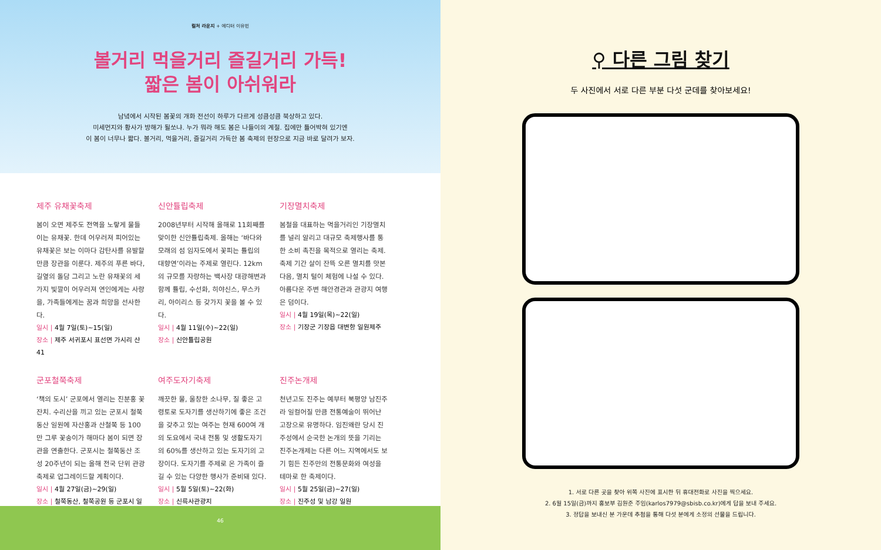컬처 라운지 + 에디터 이유민
볼거리 먹을거리 즐길거리 가득!
짧은 봄이 아쉬워라
남녘에서 시작된 봄꽃의 개화 전선이 하루가 다르게 성큼성큼 북상하고 있다.
미세먼지와 황사가 방해가 될쏘냐. 누가 뭐라 해도 봄은 나들이의 계절. 집에만 틀어박혀 있기엔
이 봄이 너무나 짧다. 볼거리, 먹을거리, 즐길거리 가득한 봄 축제의 현장으로 지금 바로 달려가 보자.
제주 유채꽃축제
봄이 오면 제주도 전역을 노랗게 물들이는 유채꽃. 한데 어우러져 피어있는 유채꽃은 보는 이마다 감탄사를 유발할 만큼 장관을 이룬다. 제주의 푸른 바다, 길옆의 돌담 그리고 노란 유채꽃의 세 가지 빛깔이 어우러져 연인에게는 사랑을, 가족들에게는 꿈과 희망을 선사한다.
일시 | 4월 7일(토)~15(일)
장소 | 제주 서귀포시 표선면 가시리 산41
신안튤립축제
2008년부터 시작해 올해로 11회째를 맞이한 신안튤립축제. 올해는 ‘바다와 모래의 섬 임자도에서 꽃피는 튤립의 대향연’이라는 주제로 열린다. 12km의 규모를 자랑하는 백사장 대광해변과 함께 튤립, 수선화, 히야신스, 무스카리, 아이리스 등 갖가지 꽃을 볼 수 있다.
일시 | 4월 11일(수)~22(일)
장소 | 신안튤립공원
기장멸치축제
봄철을 대표하는 먹을거리인 기장멸치를 널리 알리고 대규모 축제행사를 통한 소비 촉진을 목적으로 열리는 축제. 축제 기간 살이 잔뜩 오른 멸치를 맛본 다음, 멸치 털이 체험에 나설 수 있다. 아름다운 주변 해안경관과 관광지 여행은 덤이다.
일시 | 4월 19일(목)~22(일)
장소 | 기장군 기장읍 대변항 일원제주
군포철쭉축제
‘책의 도시’ 군포에서 열리는 진분홍 꽃잔치. 수리산을 끼고 있는 군포시 철쭉동산 일원에 자산홍과 산철쭉 등 100만 그루 꽃송이가 해마다 봄이 되면 장관을 연출한다. 군포시는 철쭉동산 조성 20주년이 되는 올해 전국 단위 관광축제로 업그레이드할 계획이다.
일시 | 4월 27일(금)~29(일)
장소 | 철쭉동산, 철쭉공원 등 군포시 일원
여주도자기축제
깨끗한 물, 울창한 소나무, 질 좋은 고령토로 도자기를 생산하기에 좋은 조건을 갖추고 있는 여주는 현재 600여 개의 도요에서 국내 전통 및 생활도자기의 60%를 생산하고 있는 도자기의 고장이다. 도자기를 주제로 온 가족이 즐길 수 있는 다양한 행사가 준비돼 있다.
일시 | 5월 5일(토)~22(화)
장소 | 신륵사관광지
진주논개제
천년고도 진주는 예부터 북평양 남진주라 일컬어질 만큼 전통예술이 뛰어난 고장으로 유명하다. 임진왜란 당시 진주성에서 순국한 논개의 뜻을 기리는 진주논개제는 다른 어느 지역에서도 보기 힘든 진주만의 전통문화와 여성을 테마로 한 축제이다.
일시 | 5월 25일(금)~27(일)
장소 | 진주성 및 남강 일원
46
⚲ 다른 그림 찾기
두 사진에서 서로 다른 부분 다섯 군데를 찾아보세요!
1. 서로 다른 곳을 찾아 위쪽 사진에 표시한 뒤 휴대전화로 사진을 찍으세요.
2. 6월 15일(금)까지 홍보부 김원준 주임(karlos7979@sbisb.co.kr)에게 답을 보내 주세요.
3. 정답을 보내신 분 가운데 추첨을 통해 다섯 분에게 소정의 선물을 드립니다.